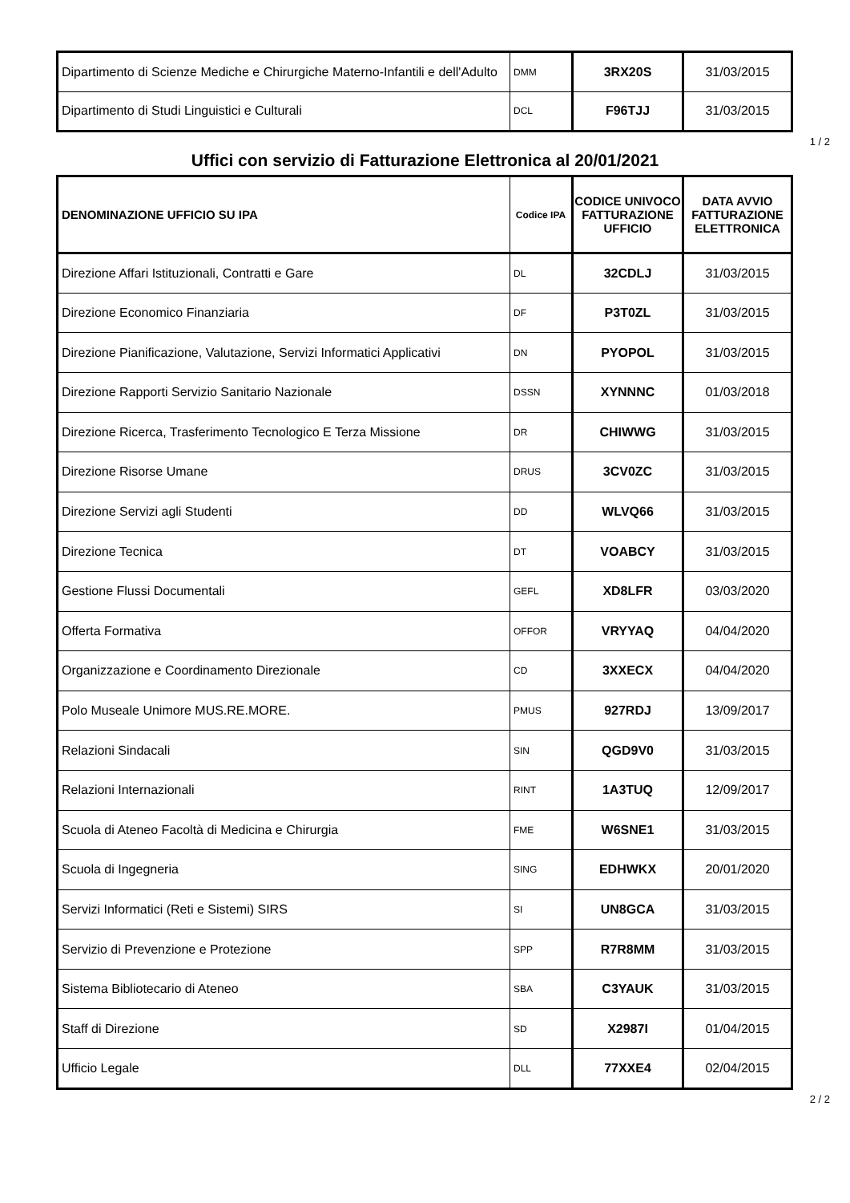| Dipartimento di Scienze Mediche e Chirurgiche Materno-Infantili e dell'Adulto | DMM | 3RX20S | 31/03/2015 |
| Dipartimento di Studi Linguistici e Culturali | DCL | F96TJJ | 31/03/2015 |
1 / 2
Uffici con servizio di Fatturazione Elettronica al 20/01/2021
| DENOMINAZIONE UFFICIO SU IPA | Codice IPA | CODICE UNIVOCO FATTURAZIONE UFFICIO | DATA AVVIO FATTURAZIONE ELETTRONICA |
| --- | --- | --- | --- |
| Direzione Affari Istituzionali, Contratti e Gare | DL | 32CDLJ | 31/03/2015 |
| Direzione Economico Finanziaria | DF | P3T0ZL | 31/03/2015 |
| Direzione Pianificazione, Valutazione, Servizi Informatici Applicativi | DN | PYOPOL | 31/03/2015 |
| Direzione Rapporti Servizio Sanitario Nazionale | DSSN | XYNNNC | 01/03/2018 |
| Direzione Ricerca, Trasferimento Tecnologico E Terza Missione | DR | CHIWWG | 31/03/2015 |
| Direzione Risorse Umane | DRUS | 3CV0ZC | 31/03/2015 |
| Direzione Servizi agli Studenti | DD | WLVQ66 | 31/03/2015 |
| Direzione Tecnica | DT | VOABCY | 31/03/2015 |
| Gestione Flussi Documentali | GEFL | XD8LFR | 03/03/2020 |
| Offerta Formativa | OFFOR | VRYYAQ | 04/04/2020 |
| Organizzazione e Coordinamento Direzionale | CD | 3XXECX | 04/04/2020 |
| Polo Museale Unimore MUS.RE.MORE. | PMUS | 927RDJ | 13/09/2017 |
| Relazioni Sindacali | SIN | QGD9V0 | 31/03/2015 |
| Relazioni Internazionali | RINT | 1A3TUQ | 12/09/2017 |
| Scuola di Ateneo Facoltà di Medicina e Chirurgia | FME | W6SNE1 | 31/03/2015 |
| Scuola di Ingegneria | SING | EDHWKX | 20/01/2020 |
| Servizi Informatici (Reti e Sistemi) SIRS | SI | UN8GCA | 31/03/2015 |
| Servizio di Prevenzione e Protezione | SPP | R7R8MM | 31/03/2015 |
| Sistema Bibliotecario di Ateneo | SBA | C3YAUK | 31/03/2015 |
| Staff di Direzione | SD | X2987I | 01/04/2015 |
| Ufficio Legale | DLL | 77XXE4 | 02/04/2015 |
2 / 2